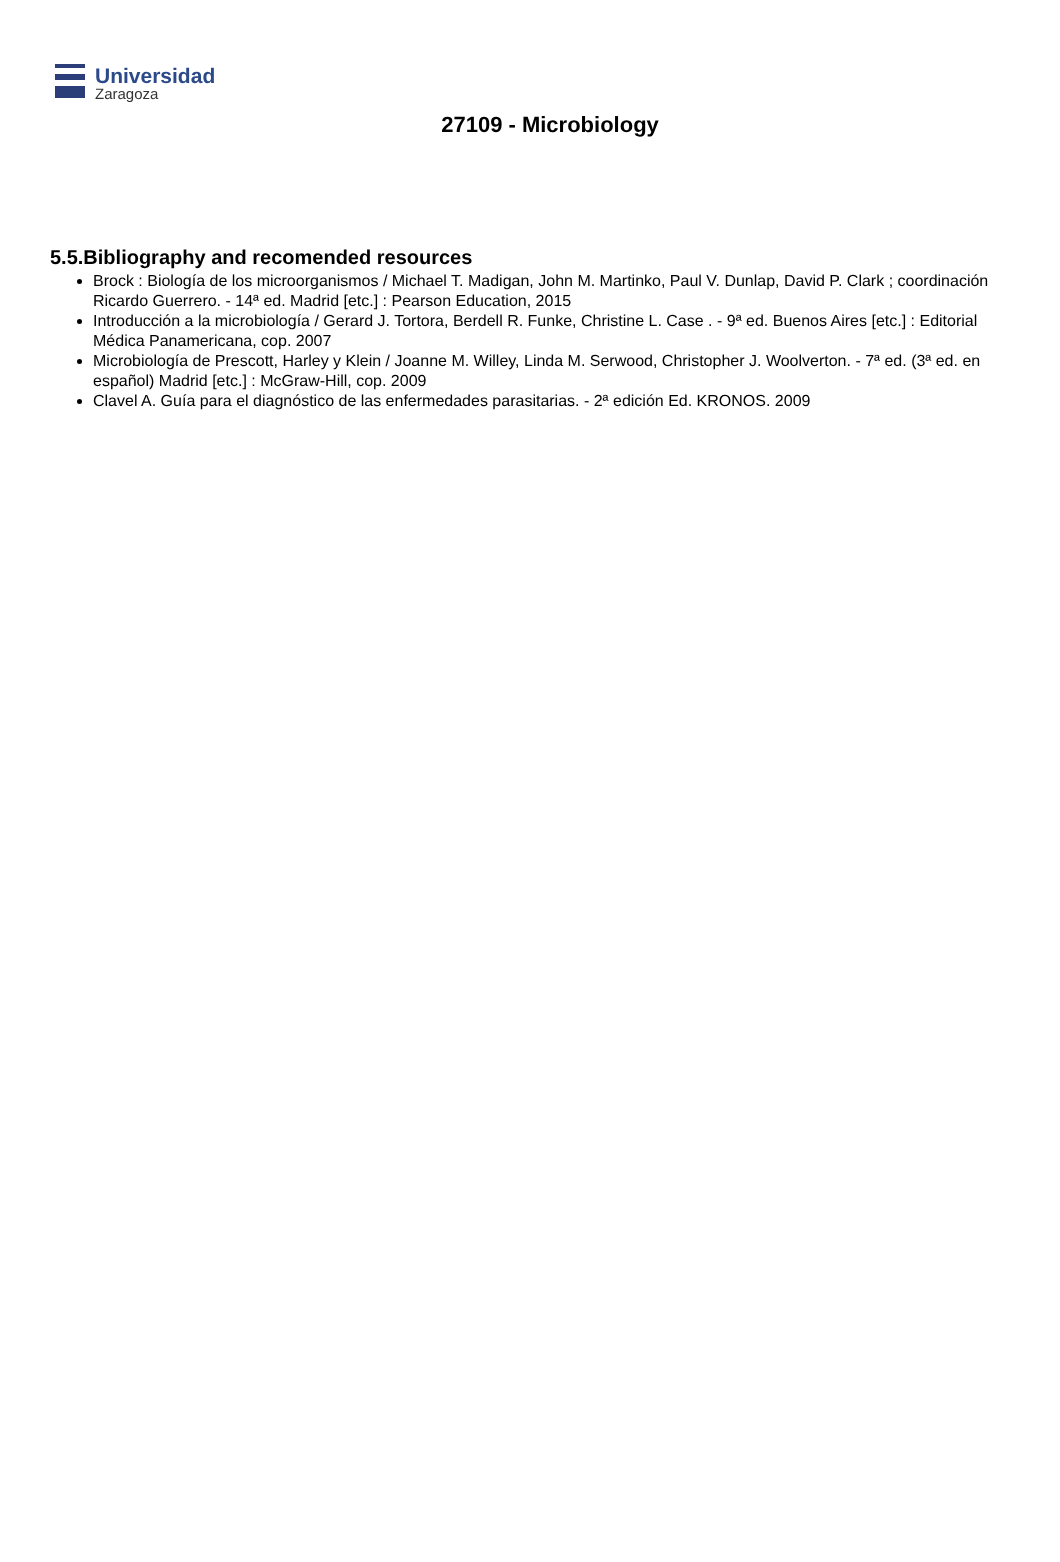Universidad
Zaragoza
27109 - Microbiology
5.5.Bibliography and recomended resources
Brock : Biología de los microorganismos / Michael T. Madigan, John M. Martinko, Paul V. Dunlap, David P. Clark ; coordinación Ricardo Guerrero. - 14ª ed. Madrid [etc.] : Pearson Education, 2015
Introducción a la microbiología / Gerard J. Tortora, Berdell R. Funke, Christine L. Case . - 9ª ed. Buenos Aires [etc.] : Editorial Médica Panamericana, cop. 2007
Microbiología de Prescott, Harley y Klein / Joanne M. Willey, Linda M. Serwood, Christopher J. Woolverton. - 7ª ed. (3ª ed. en español) Madrid [etc.] : McGraw-Hill, cop. 2009
Clavel A. Guía para el diagnóstico de las enfermedades parasitarias. - 2ª edición Ed. KRONOS. 2009